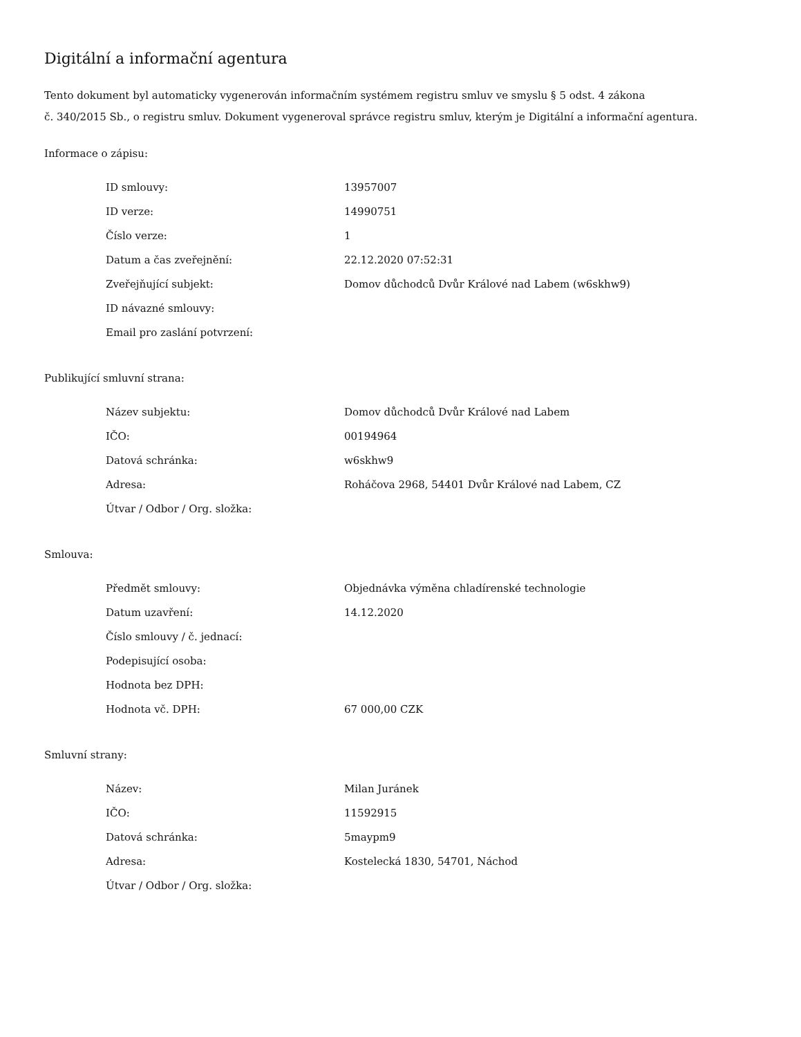Digitální a informační agentura
Tento dokument byl automaticky vygenerován informačním systémem registru smluv ve smyslu § 5 odst. 4 zákona
č. 340/2015 Sb., o registru smluv. Dokument vygeneroval správce registru smluv, kterým je Digitální a informační agentura.
Informace o zápisu:
| ID smlouvy: | 13957007 |
| ID verze: | 14990751 |
| Číslo verze: | 1 |
| Datum a čas zveřejnění: | 22.12.2020 07:52:31 |
| Zveřejňující subjekt: | Domov důchodců Dvůr Králové nad Labem (w6skhw9) |
| ID návazné smlouvy: | |
| Email pro zaslání potvrzení: | |
Publikující smluvní strana:
| Název subjektu: | Domov důchodců Dvůr Králové nad Labem |
| IČO: | 00194964 |
| Datová schránka: | w6skhw9 |
| Adresa: | Roháčova 2968, 54401 Dvůr Králové nad Labem, CZ |
| Útvar / Odbor / Org. složka: | |
Smlouva:
| Předmět smlouvy: | Objednávka výměna chladírenské technologie |
| Datum uzavření: | 14.12.2020 |
| Číslo smlouvy / č. jednací: | |
| Podepisující osoba: | |
| Hodnota bez DPH: | |
| Hodnota vč. DPH: | 67 000,00 CZK |
Smluvní strany:
| Název: | Milan Juránek |
| IČO: | 11592915 |
| Datová schránka: | 5maypm9 |
| Adresa: | Kostelecká 1830, 54701, Náchod |
| Útvar / Odbor / Org. složka: | |